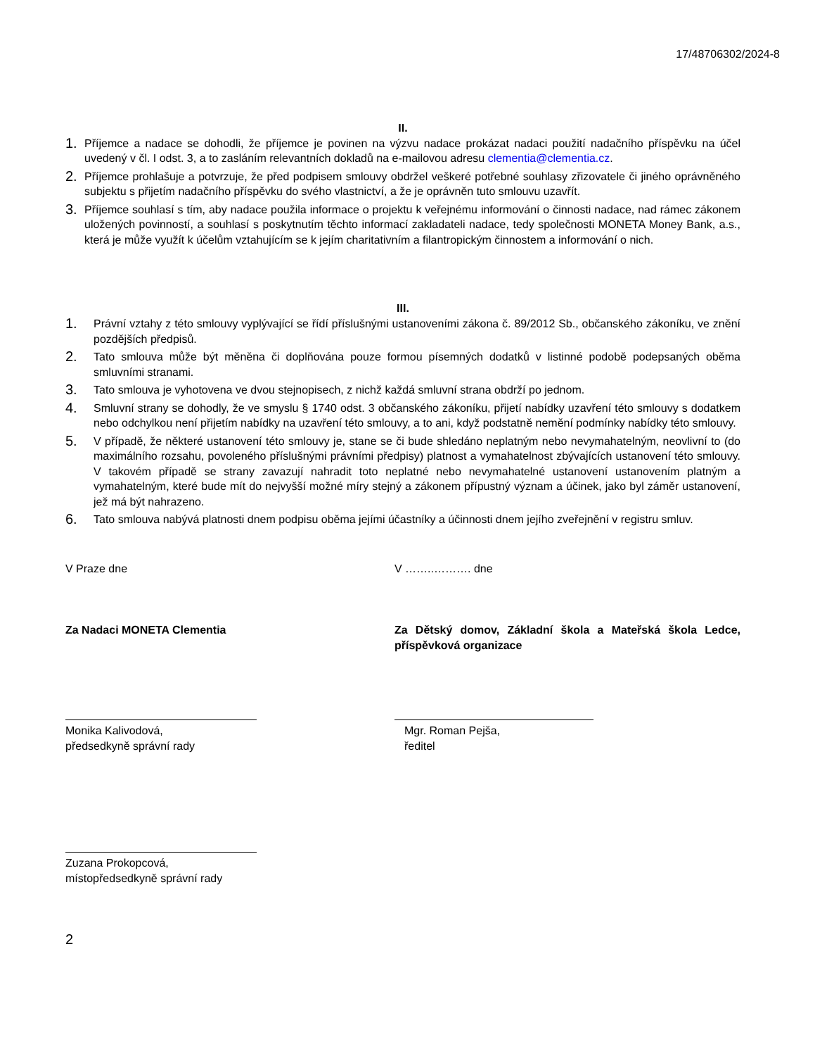17/48706302/2024-8
II.
1. Příjemce a nadace se dohodli, že příjemce je povinen na výzvu nadace prokázat nadaci použití nadačního příspěvku na účel uvedený v čl. I odst. 3, a to zasláním relevantních dokladů na e-mailovou adresu clementia@clementia.cz.
2. Příjemce prohlašuje a potvrzuje, že před podpisem smlouvy obdržel veškeré potřebné souhlasy zřizovatele či jiného oprávněného subjektu s přijetím nadačního příspěvku do svého vlastnictví, a že je oprávněn tuto smlouvu uzavřít.
3. Příjemce souhlasí s tím, aby nadace použila informace o projektu k veřejnému informování o činnosti nadace, nad rámec zákonem uložených povinností, a souhlasí s poskytnutím těchto informací zakladateli nadace, tedy společnosti MONETA Money Bank, a.s., která je může využít k účelům vztahujícím se k jejím charitativním a filantropickým činnostem a informování o nich.
III.
1. Právní vztahy z této smlouvy vyplývající se řídí příslušnými ustanoveními zákona č. 89/2012 Sb., občanského zákoníku, ve znění pozdějších předpisů.
2. Tato smlouva může být měněna či doplňována pouze formou písemných dodatků v listinné podobě podepsaných oběma smluvními stranami.
3. Tato smlouva je vyhotovena ve dvou stejnopisech, z nichž každá smluvní strana obdrží po jednom.
4. Smluvní strany se dohodly, že ve smyslu § 1740 odst. 3 občanského zákoníku, přijetí nabídky uzavření této smlouvy s dodatkem nebo odchylkou není přijetím nabídky na uzavření této smlouvy, a to ani, když podstatně nemění podmínky nabídky této smlouvy.
5. V případě, že některé ustanovení této smlouvy je, stane se či bude shledáno neplatným nebo nevymahatelným, neovlivní to (do maximálního rozsahu, povoleného příslušnými právními předpisy) platnost a vymahatelnost zbývajících ustanovení této smlouvy. V takovém případě se strany zavazují nahradit toto neplatné nebo nevymahatelné ustanovení ustanovením platným a vymahatelným, které bude mít do nejvyšší možné míry stejný a zákonem přípustný význam a účinek, jako byl záměr ustanovení, jež má být nahrazeno.
6. Tato smlouva nabývá platnosti dnem podpisu oběma jejími účastníky a účinnosti dnem jejího zveřejnění v registru smluv.
V Praze dne V ……..………. dne
Za Nadaci MONETA Clementia Za Dětský domov, Základní škola a Mateřská škola Ledce, příspěvková organizace
Monika Kalivodová,
předsedkyně správní rady
Mgr. Roman Pejša,
ředitel
Zuzana Prokopcová,
místopředsedkyně správní rady
2